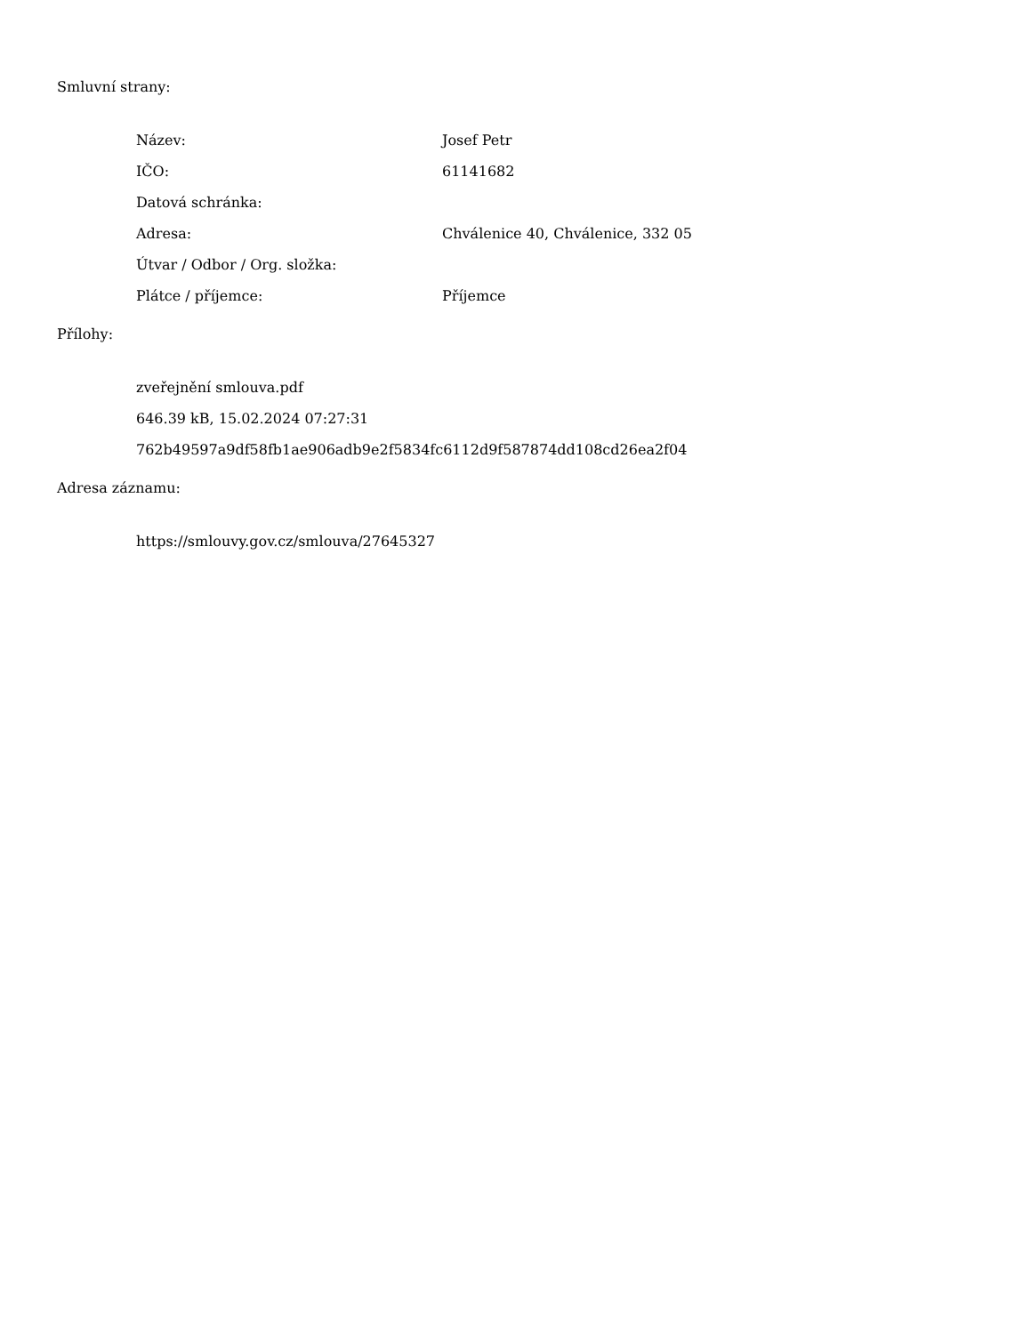Smluvní strany:
Název: Josef Petr
IČO: 61141682
Datová schránka:
Adresa: Chválenice 40, Chválenice, 332 05
Útvar / Odbor / Org. složka:
Plátce / příjemce: Příjemce
Přílohy:
zveřejnění smlouva.pdf
646.39 kB, 15.02.2024 07:27:31
762b49597a9df58fb1ae906adb9e2f5834fc6112d9f587874dd108cd26ea2f04
Adresa záznamu:
https://smlouvy.gov.cz/smlouva/27645327